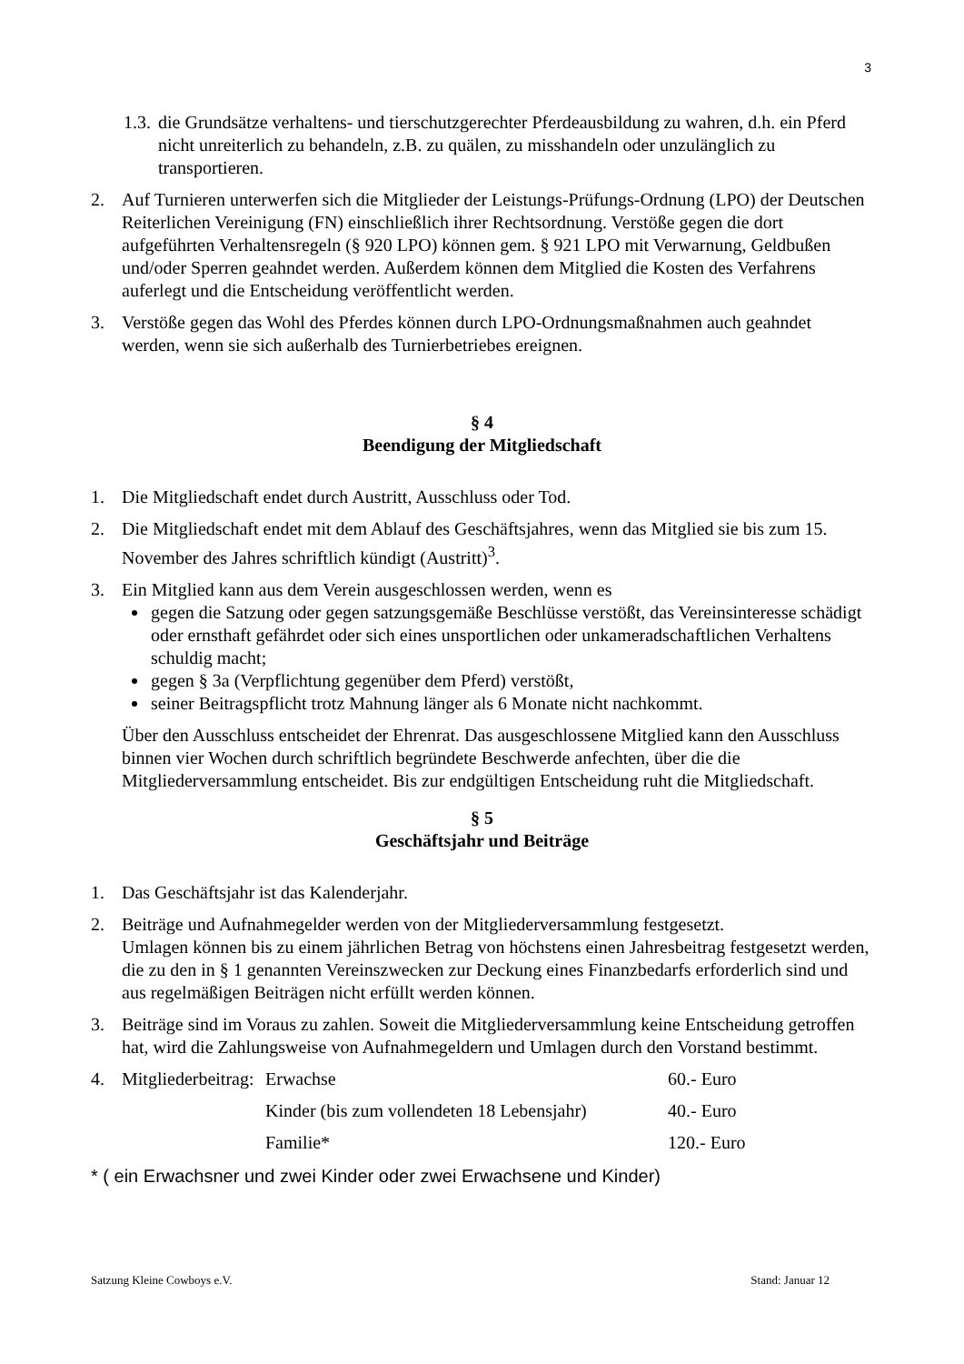3
1.3.
die Grundsätze verhaltens- und tierschutzgerechter Pferdeausbildung zu wahren, d.h. ein Pferd nicht unreiterlich zu behandeln, z.B. zu quälen, zu misshandeln oder unzulänglich zu transportieren.
2. Auf Turnieren unterwerfen sich die Mitglieder der Leistungs-Prüfungs-Ordnung (LPO) der Deutschen Reiterlichen Vereinigung (FN) einschließlich ihrer Rechtsordnung. Verstöße gegen die dort aufgeführten Verhaltensregeln (§ 920 LPO) können gem. § 921 LPO mit Verwarnung, Geldbußen und/oder Sperren geahndet werden. Außerdem können dem Mitglied die Kosten des Verfahrens auferlegt und die Entscheidung veröffentlicht werden.
3. Verstöße gegen das Wohl des Pferdes können durch LPO-Ordnungsmaßnahmen auch geahndet werden, wenn sie sich außerhalb des Turnierbetriebes ereignen.
§ 4
Beendigung der Mitgliedschaft
1. Die Mitgliedschaft endet durch Austritt, Ausschluss oder Tod.
2. Die Mitgliedschaft endet mit dem Ablauf des Geschäftsjahres, wenn das Mitglied sie bis zum 15. November des Jahres schriftlich kündigt (Austritt)<sup>3</sup>.
3. Ein Mitglied kann aus dem Verein ausgeschlossen werden, wenn es
gegen die Satzung oder gegen satzungsgemäße Beschlüsse verstößt, das Vereinsinteresse schädigt oder ernsthaft gefährdet oder sich eines unsportlichen oder unkameradschaftlichen Verhaltens schuldig macht;
gegen § 3a (Verpflichtung gegenüber dem Pferd) verstößt,
seiner Beitragspflicht trotz Mahnung länger als 6 Monate nicht nachkommt.
Über den Ausschluss entscheidet der Ehrenrat. Das ausgeschlossene Mitglied kann den Ausschluss binnen vier Wochen durch schriftlich begründete Beschwerde anfechten, über die die Mitgliederversammlung entscheidet. Bis zur endgültigen Entscheidung ruht die Mitgliedschaft.
§ 5
Geschäftsjahr und Beiträge
1. Das Geschäftsjahr ist das Kalenderjahr.
2. Beiträge und Aufnahmegelder werden von der Mitgliederversammlung festgesetzt.
Umlagen können bis zu einem jährlichen Betrag von höchstens einen Jahresbeitrag festgesetzt werden, die zu den in § 1 genannten Vereinszwecken zur Deckung eines Finanzbedarfs erforderlich sind und aus regelmäßigen Beiträgen nicht erfüllt werden können.
3. Beiträge sind im Voraus zu zahlen. Soweit die Mitgliederversammlung keine Entscheidung getroffen hat, wird die Zahlungsweise von Aufnahmegeldern und Umlagen durch den Vorstand bestimmt.
| 4. | Mitgliederbeitrag: | Erwachse | 60.- Euro |
| | | Kinder (bis zum vollendeten 18 Lebensjahr) | 40.- Euro |
| | | Familie* | 120.- Euro |
* ( ein Erwachsner und zwei Kinder oder zwei Erwachsene und Kinder)
Satzung Kleine Cowboys e.V. Stand: Januar 12